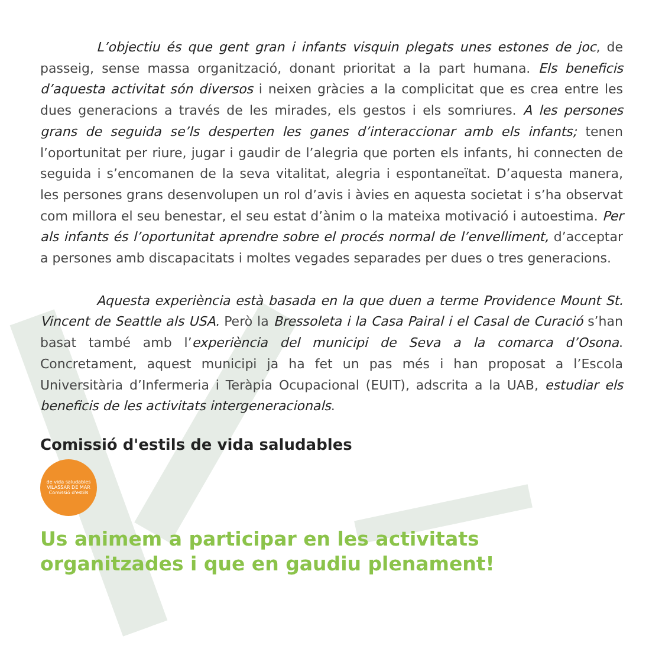L’objectiu és que gent gran i infants visquin plegats unes estones de joc, de passeig, sense massa organització, donant prioritat a la part humana. Els beneficis d’aquesta activitat són diversos i neixen gràcies a la complicitat que es crea entre les dues generacions a través de les mirades, els gestos i els somriures. A les persones grans de seguida se’ls desperten les ganes d’interaccionar amb els infants; tenen l’oportunitat per riure, jugar i gaudir de l’alegria que porten els infants, hi connecten de seguida i s’encomanen de la seva vitalitat, alegria i espontaneïtat. D’aquesta manera, les persones grans desenvolupen un rol d’avis i àvies en aquesta societat i s’ha observat com millora el seu benestar, el seu estat d’ànim o la mateixa motivació i autoestima. Per als infants és l’oportunitat aprendre sobre el procés normal de l’envelliment, d’acceptar a persones amb discapacitats i moltes vegades separades per dues o tres generacions.
Aquesta experiència està basada en la que duen a terme Providence Mount St. Vincent de Seattle als USA. Però la Bressoleta i la Casa Pairal i el Casal de Curació s’han basat també amb l’experiència del municipi de Seva a la comarca d’Osona. Concretament, aquest municipi ja ha fet un pas més i han proposat a l’Escola Universitària d’Infermeria i Teràpia Ocupacional (EUIT), adscrita a la UAB, estudiar els beneficis de les activitats intergeneracionals.
Comissió d'estils de vida saludables
de vida saludables
VILASSAR DE MAR
Comissió d'estils
Us animem a participar en les activitats organitzades i que en gaudiu plenament!